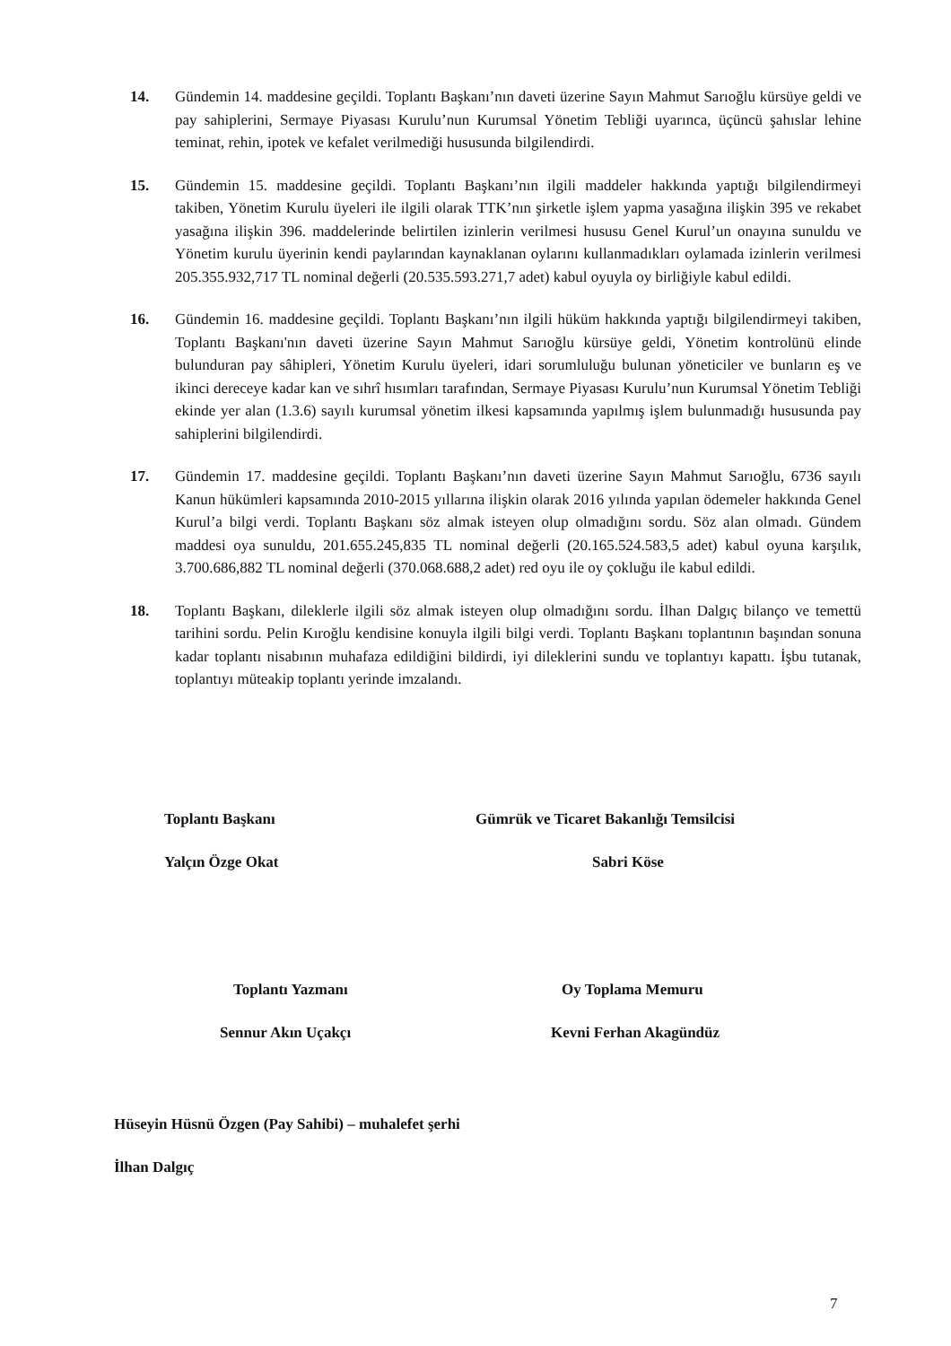14. Gündemin 14. maddesine geçildi. Toplantı Başkanı’nın daveti üzerine Sayın Mahmut Sarıoğlu kürsüye geldi ve pay sahiplerini, Sermaye Piyasası Kurulu’nun Kurumsal Yönetim Tebliği uyarınca, üçüncü şahıslar lehine teminat, rehin, ipotek ve kefalet verilmediği hususunda bilgilendirdi.
15. Gündemin 15. maddesine geçildi. Toplantı Başkanı’nın ilgili maddeler hakkında yaptığı bilgilendirmeyi takiben, Yönetim Kurulu üyeleri ile ilgili olarak TTK’nın şirketle işlem yapma yasağına ilişkin 395 ve rekabet yasağına ilişkin 396. maddelerinde belirtilen izinlerin verilmesi hususu Genel Kurul’un onayına sunuldu ve Yönetim kurulu üyerinin kendi paylarından kaynaklanan oylarını kullanmadıkları oylamada izinlerin verilmesi 205.355.932,717 TL nominal değerli (20.535.593.271,7 adet) kabul oyuyla oy birliğiyle kabul edildi.
16. Gündemin 16. maddesine geçildi. Toplantı Başkanı’nın ilgili hüküm hakkında yaptığı bilgilendirmeyi takiben, Toplantı Başkanı'nın daveti üzerine Sayın Mahmut Sarıoğlu kürsüye geldi, Yönetim kontrolünü elinde bulunduran pay sâhipleri, Yönetim Kurulu üyeleri, idari sorumluluğu bulunan yöneticiler ve bunların eş ve ikinci dereceye kadar kan ve sıhrî hısımları tarafından, Sermaye Piyasası Kurulu’nun Kurumsal Yönetim Tebliği ekinde yer alan (1.3.6) sayılı kurumsal yönetim ilkesi kapsamında yapılmış işlem bulunmadığı hususunda pay sahiplerini bilgilendirdi.
17. Gündemin 17. maddesine geçildi. Toplantı Başkanı’nın daveti üzerine Sayın Mahmut Sarıoğlu, 6736 sayılı Kanun hükümleri kapsamında 2010-2015 yıllarına ilişkin olarak 2016 yılında yapılan ödemeler hakkında Genel Kurul’a bilgi verdi. Toplantı Başkanı söz almak isteyen olup olmadığını sordu. Söz alan olmadı. Gündem maddesi oya sunuldu, 201.655.245,835 TL nominal değerli (20.165.524.583,5 adet) kabul oyuna karşılık, 3.700.686,882 TL nominal değerli (370.068.688,2 adet) red oyu ile oy çokluğu ile kabul edildi.
18. Toplantı Başkanı, dileklerle ilgili söz almak isteyen olup olmadığını sordu. İlhan Dalgıç bilanço ve temettü tarihini sordu. Pelin Kıroğlu kendisine konuyla ilgili bilgi verdi. Toplantı Başkanı toplantının başından sonuna kadar toplantı nisabının muhafaza edildiğini bildirdi, iyi dileklerini sundu ve toplantıyı kapattı. İşbu tutanak, toplantıyı müteakip toplantı yerinde imzalandı.
Toplantı Başkanı
Yalçın Özge Okat
Gümrük ve Ticaret Bakanlığı Temsilcisi
Sabri Köse
Toplantı Yazmanı
Sennur Akın Uçakçı
Oy Toplama Memuru
Kevni Ferhan Akagündüz
Hüseyin Hüsnü Özgen (Pay Sahibi) – muhalefet şerhi
İlhan Dalgıç
7